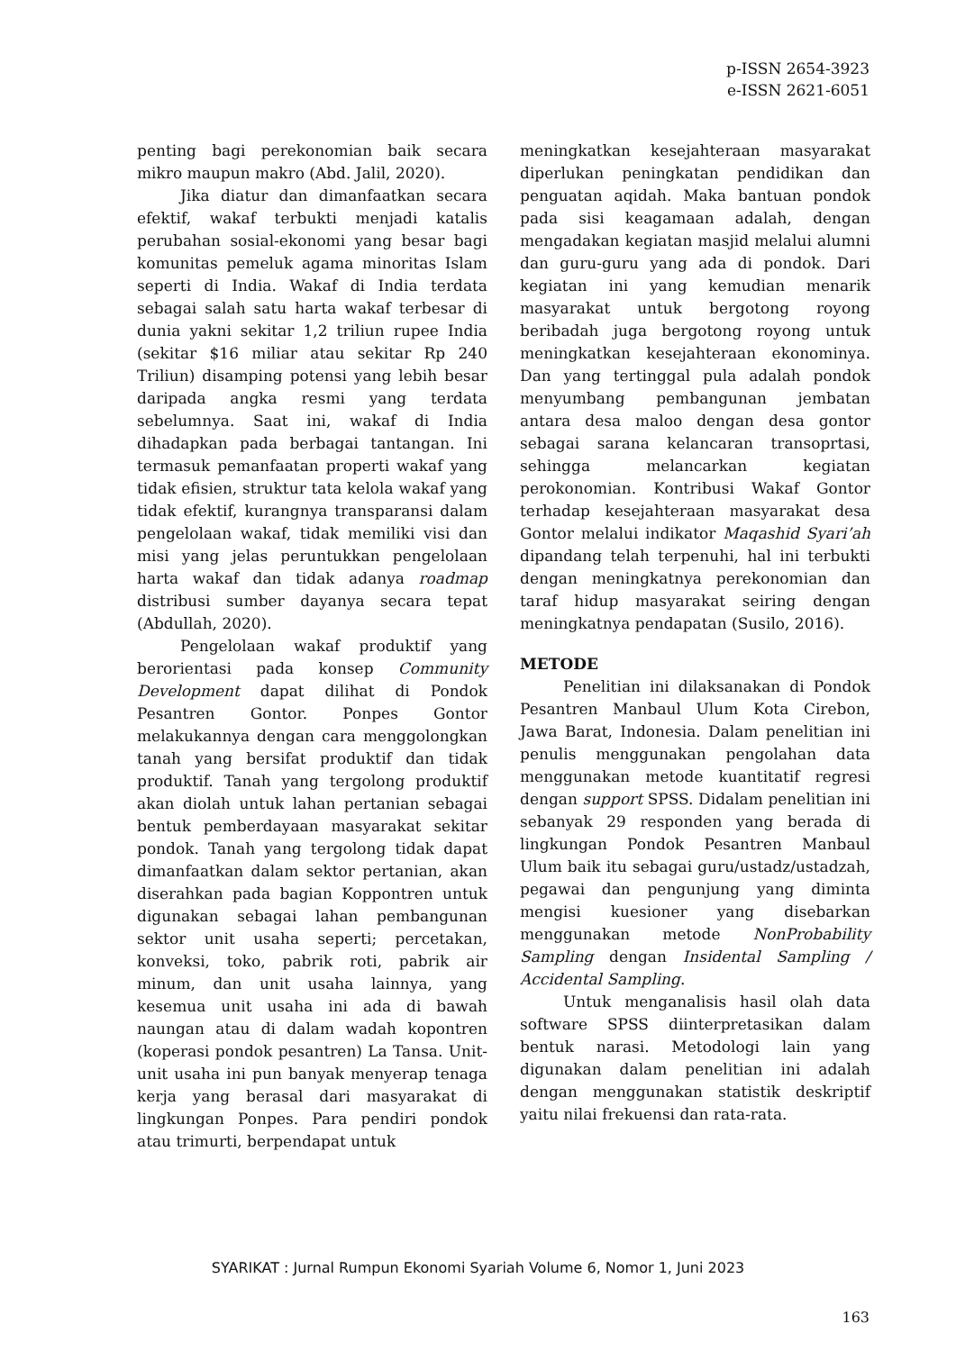p-ISSN 2654-3923
e-ISSN 2621-6051
penting bagi perekonomian baik secara mikro maupun makro (Abd. Jalil, 2020).
Jika diatur dan dimanfaatkan secara efektif, wakaf terbukti menjadi katalis perubahan sosial-ekonomi yang besar bagi komunitas pemeluk agama minoritas Islam seperti di India. Wakaf di India terdata sebagai salah satu harta wakaf terbesar di dunia yakni sekitar 1,2 triliun rupee India (sekitar $16 miliar atau sekitar Rp 240 Triliun) disamping potensi yang lebih besar daripada angka resmi yang terdata sebelumnya. Saat ini, wakaf di India dihadapkan pada berbagai tantangan. Ini termasuk pemanfaatan properti wakaf yang tidak efisien, struktur tata kelola wakaf yang tidak efektif, kurangnya transparansi dalam pengelolaan wakaf, tidak memiliki visi dan misi yang jelas peruntukkan pengelolaan harta wakaf dan tidak adanya roadmap distribusi sumber dayanya secara tepat (Abdullah, 2020).
Pengelolaan wakaf produktif yang berorientasi pada konsep Community Development dapat dilihat di Pondok Pesantren Gontor. Ponpes Gontor melakukannya dengan cara menggolongkan tanah yang bersifat produktif dan tidak produktif. Tanah yang tergolong produktif akan diolah untuk lahan pertanian sebagai bentuk pemberdayaan masyarakat sekitar pondok. Tanah yang tergolong tidak dapat dimanfaatkan dalam sektor pertanian, akan diserahkan pada bagian Koppontren untuk digunakan sebagai lahan pembangunan sektor unit usaha seperti; percetakan, konveksi, toko, pabrik roti, pabrik air minum, dan unit usaha lainnya, yang kesemua unit usaha ini ada di bawah naungan atau di dalam wadah kopontren (koperasi pondok pesantren) La Tansa. Unit-unit usaha ini pun banyak menyerap tenaga kerja yang berasal dari masyarakat di lingkungan Ponpes. Para pendiri pondok atau trimurti, berpendapat untuk
meningkatkan kesejahteraan masyarakat diperlukan peningkatan pendidikan dan penguatan aqidah. Maka bantuan pondok pada sisi keagamaan adalah, dengan mengadakan kegiatan masjid melalui alumni dan guru-guru yang ada di pondok. Dari kegiatan ini yang kemudian menarik masyarakat untuk bergotong royong beribadah juga bergotong royong untuk meningkatkan kesejahteraan ekonominya. Dan yang tertinggal pula adalah pondok menyumbang pembangunan jembatan antara desa maloo dengan desa gontor sebagai sarana kelancaran transoprtasi, sehingga melancarkan kegiatan perokonomian. Kontribusi Wakaf Gontor terhadap kesejahteraan masyarakat desa Gontor melalui indikator Maqashid Syari’ah dipandang telah terpenuhi, hal ini terbukti dengan meningkatnya perekonomian dan taraf hidup masyarakat seiring dengan meningkatnya pendapatan (Susilo, 2016).
METODE
Penelitian ini dilaksanakan di Pondok Pesantren Manbaul Ulum Kota Cirebon, Jawa Barat, Indonesia. Dalam penelitian ini penulis menggunakan pengolahan data menggunakan metode kuantitatif regresi dengan support SPSS. Didalam penelitian ini sebanyak 29 responden yang berada di lingkungan Pondok Pesantren Manbaul Ulum baik itu sebagai guru/ustadz/ustadzah, pegawai dan pengunjung yang diminta mengisi kuesioner yang disebarkan menggunakan metode NonProbability Sampling dengan Insidental Sampling / Accidental Sampling.
Untuk menganalisis hasil olah data software SPSS diinterpretasikan dalam bentuk narasi. Metodologi lain yang digunakan dalam penelitian ini adalah dengan menggunakan statistik deskriptif yaitu nilai frekuensi dan rata-rata.
SYARIKAT : Jurnal Rumpun Ekonomi Syariah Volume 6, Nomor 1, Juni 2023
163